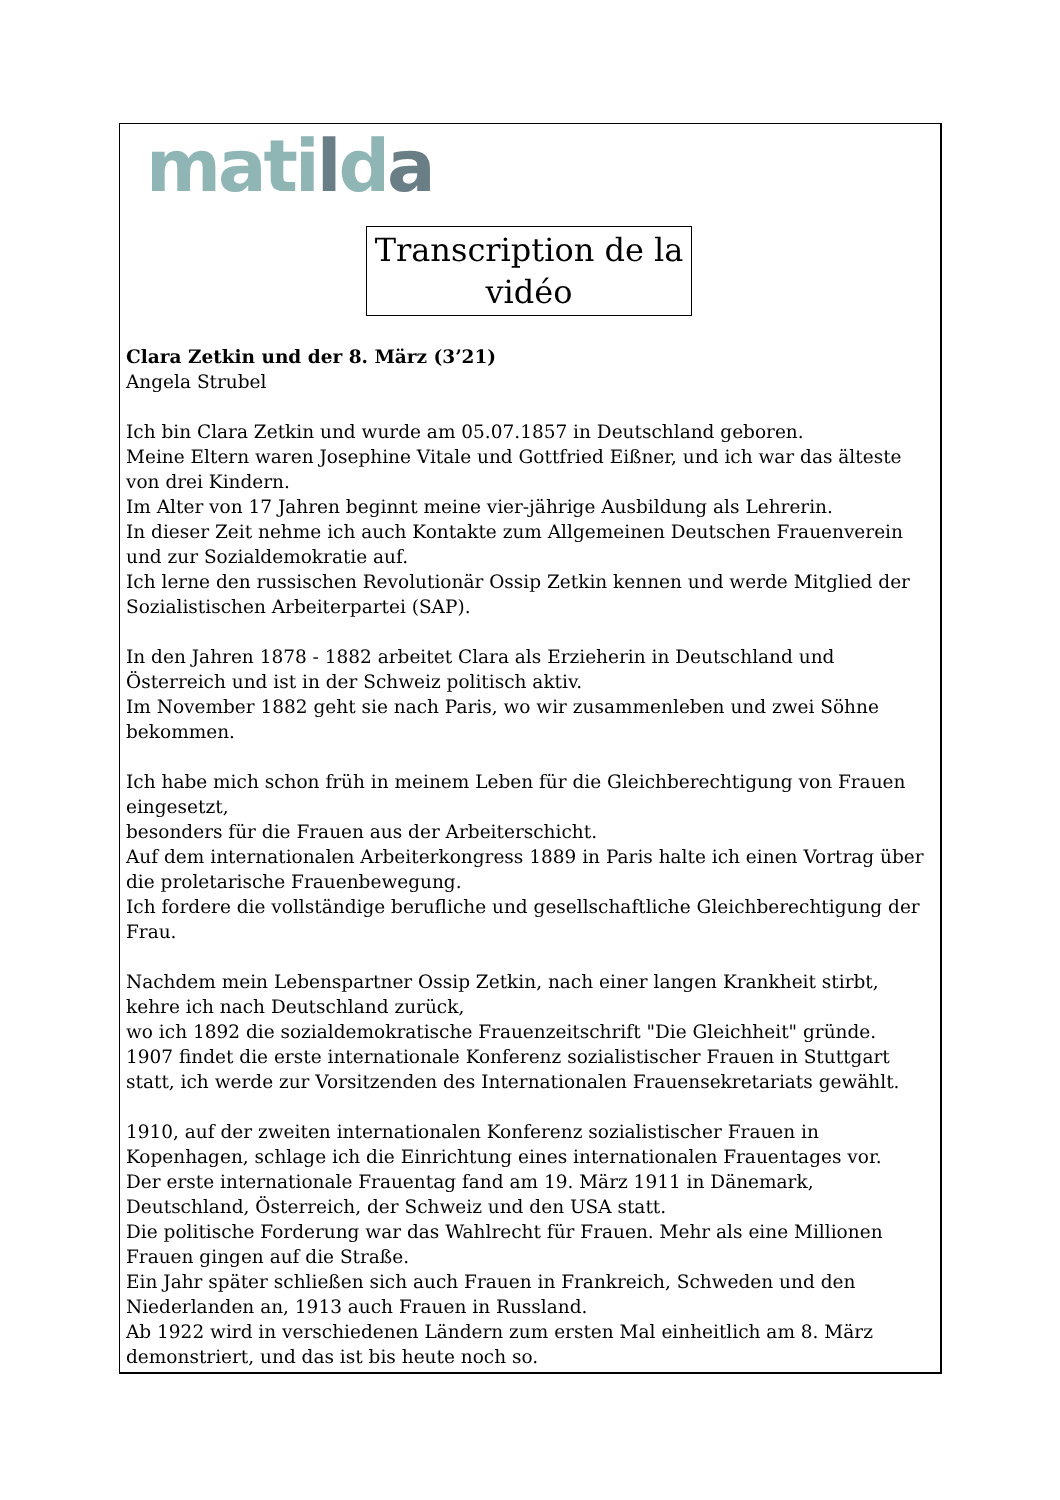matilda
Transcription de la vidéo
Clara Zetkin und der 8. März (3’21)
Angela Strubel
Ich bin Clara Zetkin und wurde am 05.07.1857 in Deutschland geboren.
Meine Eltern waren Josephine Vitale und Gottfried Eißner, und ich war das älteste von drei Kindern.
Im Alter von 17 Jahren beginnt meine vier-jährige Ausbildung als Lehrerin.
In dieser Zeit nehme ich auch Kontakte zum Allgemeinen Deutschen Frauenverein und zur Sozialdemokratie auf.
Ich lerne den russischen Revolutionär Ossip Zetkin kennen und werde Mitglied der Sozialistischen Arbeiterpartei (SAP).
In den Jahren 1878 - 1882 arbeitet Clara als Erzieherin in Deutschland und Österreich und ist in der Schweiz politisch aktiv.
Im November 1882 geht sie nach Paris, wo wir zusammenleben und zwei Söhne bekommen.
Ich habe mich schon früh in meinem Leben für die Gleichberechtigung von Frauen eingesetzt,
besonders für die Frauen aus der Arbeiterschicht.
Auf dem internationalen Arbeiterkongress 1889 in Paris halte ich einen Vortrag über die proletarische Frauenbewegung.
Ich fordere die vollständige berufliche und gesellschaftliche Gleichberechtigung der Frau.
Nachdem mein Lebenspartner Ossip Zetkin, nach einer langen Krankheit stirbt, kehre ich nach Deutschland zurück,
wo ich 1892 die sozialdemokratische Frauenzeitschrift "Die Gleichheit" gründe.
1907 findet die erste internationale Konferenz sozialistischer Frauen in Stuttgart statt, ich werde zur Vorsitzenden des Internationalen Frauensekretariats gewählt.
1910, auf der zweiten internationalen Konferenz sozialistischer Frauen in Kopenhagen, schlage ich die Einrichtung eines internationalen Frauentages vor.
Der erste internationale Frauentag fand am 19. März 1911 in Dänemark, Deutschland, Österreich, der Schweiz und den USA statt.
Die politische Forderung war das Wahlrecht für Frauen. Mehr als eine Millionen Frauen gingen auf die Straße.
Ein Jahr später schließen sich auch Frauen in Frankreich, Schweden und den Niederlanden an, 1913 auch Frauen in Russland.
Ab 1922 wird in verschiedenen Ländern zum ersten Mal einheitlich am 8. März demonstriert, und das ist bis heute noch so.